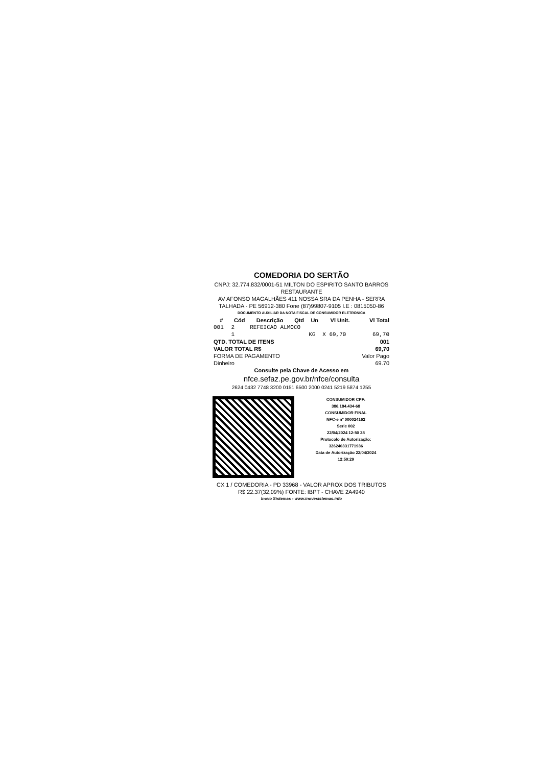COMEDORIA DO SERTÃO
CNPJ: 32.774.832/0001-51 MILTON DO ESPIRITO SANTO BARROS RESTAURANTE
AV AFONSO MAGALHÃES 411 NOSSA SRA DA PENHA - SERRA TALHADA - PE 56912-380 Fone (87)99807-9105 I.E : 0815050-86
DOCUMENTO AUXILIAR DA NOTA FISCAL DE CONSUMIDOR ELETRONICA
| # | Cód | Descrição | Qtd | Un | Vl Unit. | Vl Total |
| --- | --- | --- | --- | --- | --- | --- |
| 001 | 2 | REFEICAO ALMOCO | | | | |
| | 1 | | | KG | X 69,70 | 69,70 |
| QTD. TOTAL DE ITENS | 001 |
| --- | --- |
| VALOR TOTAL R$ | 69,70 |
| FORMA DE PAGAMENTO | Valor Pago |
| Dinheiro | 69.70 |
Consulte pela Chave de Acesso em
nfce.sefaz.pe.gov.br/nfce/consulta
2624 0432 7748 3200 0151 6500 2000 0241 5219 5874 1255
CONSUMIDOR CPF:
386.184.434-68
CONSUMIDOR FINAL
NFC-e nº 000024162
Serie 002
22/04/2024 12:50 28
Protocolo de Autorização:
326240331771936
Data de Autorização 22/04/2024
12:50:29
CX 1 / COMEDORIA - PD 33968 - VALOR APROX DOS TRIBUTOS R$ 22.37(32,09%) FONTE: IBPT - CHAVE 2A4940
Inovo Sistemas - www.inovesistemas.info